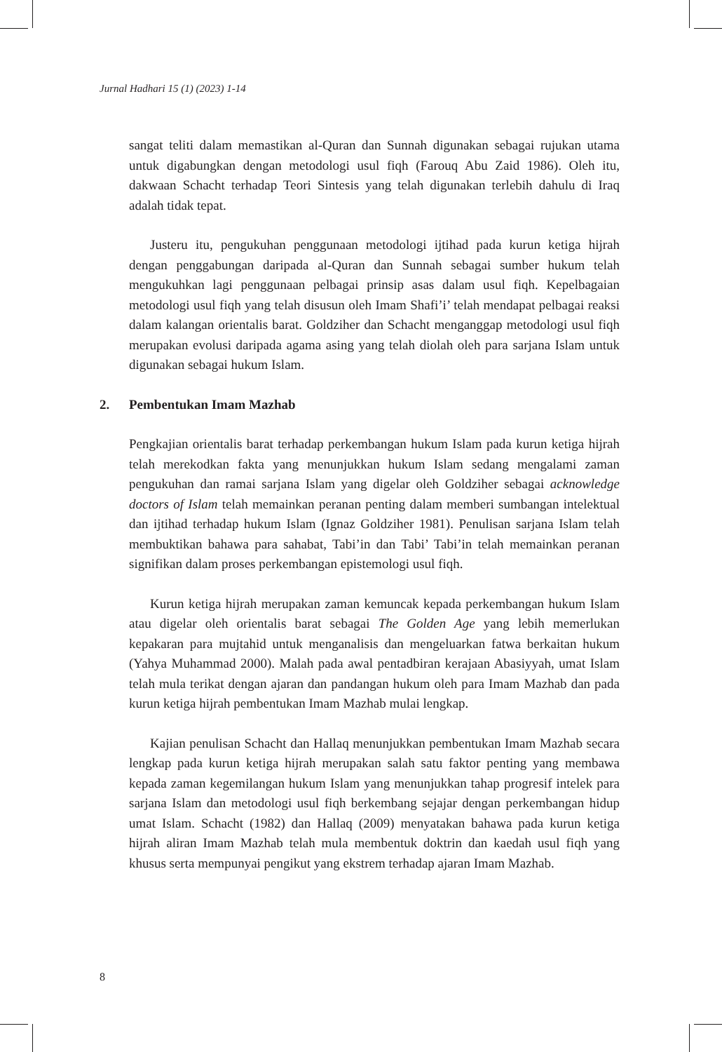Jurnal Hadhari 15 (1) (2023) 1-14
sangat teliti dalam memastikan al-Quran dan Sunnah digunakan sebagai rujukan utama untuk digabungkan dengan metodologi usul fiqh (Farouq Abu Zaid 1986). Oleh itu, dakwaan Schacht terhadap Teori Sintesis yang telah digunakan terlebih dahulu di Iraq adalah tidak tepat.
Justeru itu, pengukuhan penggunaan metodologi ijtihad pada kurun ketiga hijrah dengan penggabungan daripada al-Quran dan Sunnah sebagai sumber hukum telah mengukuhkan lagi penggunaan pelbagai prinsip asas dalam usul fiqh. Kepelbagaian metodologi usul fiqh yang telah disusun oleh Imam Shafi’i’ telah mendapat pelbagai reaksi dalam kalangan orientalis barat. Goldziher dan Schacht menganggap metodologi usul fiqh merupakan evolusi daripada agama asing yang telah diolah oleh para sarjana Islam untuk digunakan sebagai hukum Islam.
2. Pembentukan Imam Mazhab
Pengkajian orientalis barat terhadap perkembangan hukum Islam pada kurun ketiga hijrah telah merekodkan fakta yang menunjukkan hukum Islam sedang mengalami zaman pengukuhan dan ramai sarjana Islam yang digelar oleh Goldziher sebagai acknowledge doctors of Islam telah memainkan peranan penting dalam memberi sumbangan intelektual dan ijtihad terhadap hukum Islam (Ignaz Goldziher 1981). Penulisan sarjana Islam telah membuktikan bahawa para sahabat, Tabi’in dan Tabi’ Tabi’in telah memainkan peranan signifikan dalam proses perkembangan epistemologi usul fiqh.
Kurun ketiga hijrah merupakan zaman kemuncak kepada perkembangan hukum Islam atau digelar oleh orientalis barat sebagai The Golden Age yang lebih memerlukan kepakaran para mujtahid untuk menganalisis dan mengeluarkan fatwa berkaitan hukum (Yahya Muhammad 2000). Malah pada awal pentadbiran kerajaan Abasiyyah, umat Islam telah mula terikat dengan ajaran dan pandangan hukum oleh para Imam Mazhab dan pada kurun ketiga hijrah pembentukan Imam Mazhab mulai lengkap.
Kajian penulisan Schacht dan Hallaq menunjukkan pembentukan Imam Mazhab secara lengkap pada kurun ketiga hijrah merupakan salah satu faktor penting yang membawa kepada zaman kegemilangan hukum Islam yang menunjukkan tahap progresif intelek para sarjana Islam dan metodologi usul fiqh berkembang sejajar dengan perkembangan hidup umat Islam. Schacht (1982) dan Hallaq (2009) menyatakan bahawa pada kurun ketiga hijrah aliran Imam Mazhab telah mula membentuk doktrin dan kaedah usul fiqh yang khusus serta mempunyai pengikut yang ekstrem terhadap ajaran Imam Mazhab.
8